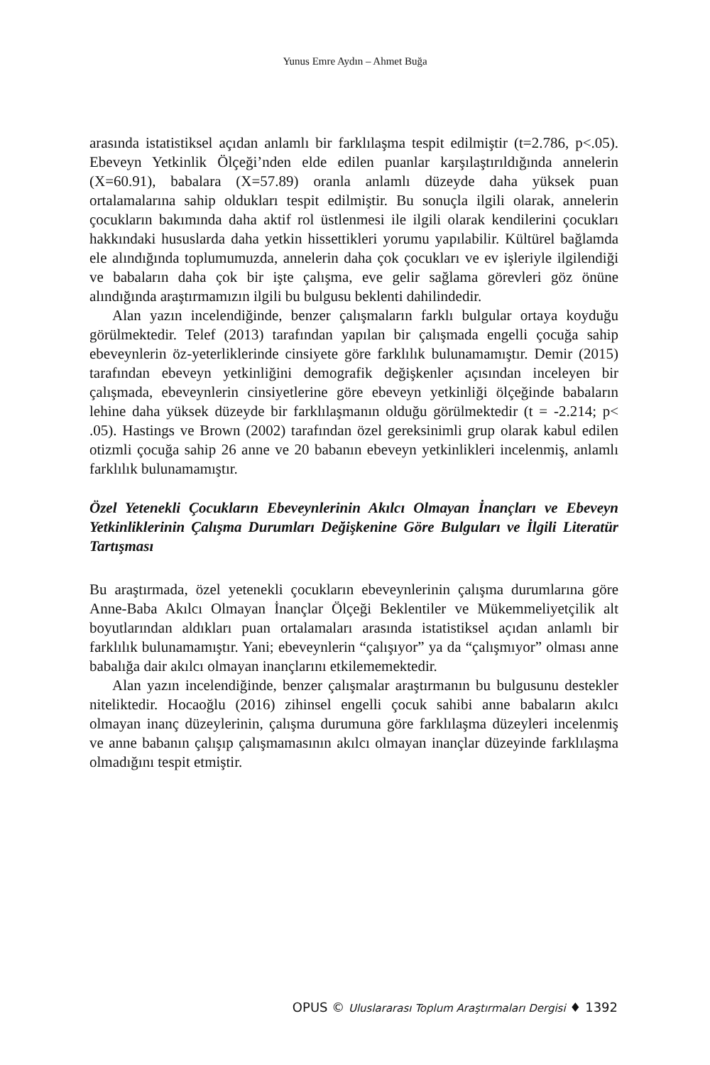Yunus Emre Aydın – Ahmet Buğa
arasında istatistiksel açıdan anlamlı bir farklılaşma tespit edilmiştir (t=2.786, p<.05). Ebeveyn Yetkinlik Ölçeği’nden elde edilen puanlar karşılaştırıldığında annelerin (X=60.91), babalara (X=57.89) oranla anlamlı düzeyde daha yüksek puan ortalamalarına sahip oldukları tespit edilmiştir. Bu sonuçla ilgili olarak, annelerin çocukların bakımında daha aktif rol üstlenmesi ile ilgili olarak kendilerini çocukları hakkındaki hususlarda daha yetkin hissettikleri yorumu yapılabilir. Kültürel bağlamda ele alındığında toplumumuzda, annelerin daha çok çocukları ve ev işleriyle ilgilendiği ve babaların daha çok bir işte çalışma, eve gelir sağlama görevleri göz önüne alındığında araştırmamızın ilgili bu bulgusu beklenti dahilindedir.
Alan yazın incelendiğinde, benzer çalışmaların farklı bulgular ortaya koyduğu görülmektedir. Telef (2013) tarafından yapılan bir çalışmada engelli çocuğa sahip ebeveynlerin öz-yeterliklerinde cinsiyete göre farklılık bulunamamıştır. Demir (2015) tarafından ebeveyn yetkinliğini demografik değişkenler açısından inceleyen bir çalışmada, ebeveynlerin cinsiyetlerine göre ebeveyn yetkinliği ölçeğinde babaların lehine daha yüksek düzeyde bir farklılaşmanın olduğu görülmektedir (t = -2.214; p< .05). Hastings ve Brown (2002) tarafından özel gereksinimli grup olarak kabul edilen otizmli çocuğa sahip 26 anne ve 20 babanın ebeveyn yetkinlikleri incelenmiş, anlamlı farklılık bulunamamıştır.
Özel Yetenekli Çocukların Ebeveynlerinin Akılcı Olmayan İnançları ve Ebeveyn Yetkinliklerinin Çalışma Durumları Değişkenine Göre Bulguları ve İlgili Literatür Tartışması
Bu araştırmada, özel yetenekli çocukların ebeveynlerinin çalışma durumlarına göre Anne-Baba Akılcı Olmayan İnançlar Ölçeği Beklentiler ve Mükemmeliyetçilik alt boyutlarından aldıkları puan ortalamaları arasında istatistiksel açıdan anlamlı bir farklılık bulunamamıştır. Yani; ebeveynlerin “çalışıyor” ya da “çalışmıyor” olması anne babalığa dair akılcı olmayan inançlarını etkilememektedir.
Alan yazın incelendiğinde, benzer çalışmalar araştırmanın bu bulgusunu destekler niteliktedir. Hocaoğlu (2016) zihinsel engelli çocuk sahibi anne babaların akılcı olmayan inanç düzeylerinin, çalışma durumuna göre farklılaşma düzeyleri incelenmiş ve anne babanın çalışıp çalışmamasının akılcı olmayan inançlar düzeyinde farklılaşma olmadığını tespit etmiştir.
OPUS © Uluslararası Toplum Araştırmaları Dergisi ♦ 1392